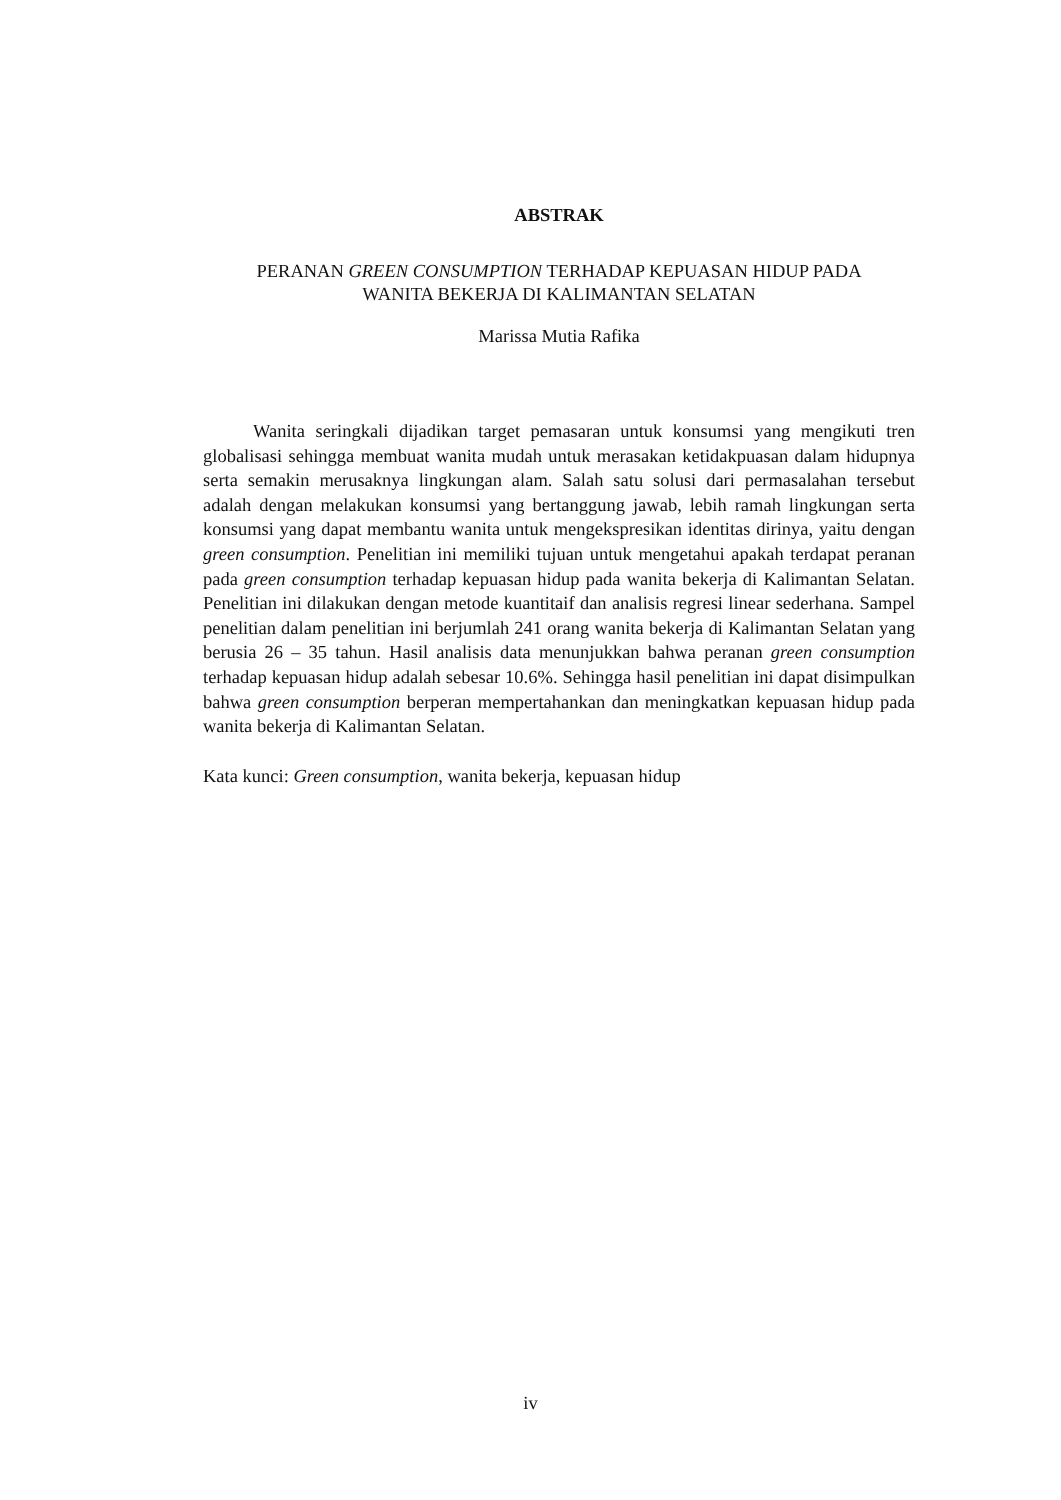ABSTRAK
PERANAN GREEN CONSUMPTION TERHADAP KEPUASAN HIDUP PADA
WANITA BEKERJA DI KALIMANTAN SELATAN
Marissa Mutia Rafika
Wanita seringkali dijadikan target pemasaran untuk konsumsi yang mengikuti tren globalisasi sehingga membuat wanita mudah untuk merasakan ketidakpuasan dalam hidupnya serta semakin merusaknya lingkungan alam. Salah satu solusi dari permasalahan tersebut adalah dengan melakukan konsumsi yang bertanggung jawab, lebih ramah lingkungan serta konsumsi yang dapat membantu wanita untuk mengekspresikan identitas dirinya, yaitu dengan green consumption. Penelitian ini memiliki tujuan untuk mengetahui apakah terdapat peranan pada green consumption terhadap kepuasan hidup pada wanita bekerja di Kalimantan Selatan. Penelitian ini dilakukan dengan metode kuantitaif dan analisis regresi linear sederhana. Sampel penelitian dalam penelitian ini berjumlah 241 orang wanita bekerja di Kalimantan Selatan yang berusia 26 – 35 tahun. Hasil analisis data menunjukkan bahwa peranan green consumption terhadap kepuasan hidup adalah sebesar 10.6%. Sehingga hasil penelitian ini dapat disimpulkan bahwa green consumption berperan mempertahankan dan meningkatkan kepuasan hidup pada wanita bekerja di Kalimantan Selatan.
Kata kunci: Green consumption, wanita bekerja, kepuasan hidup
iv